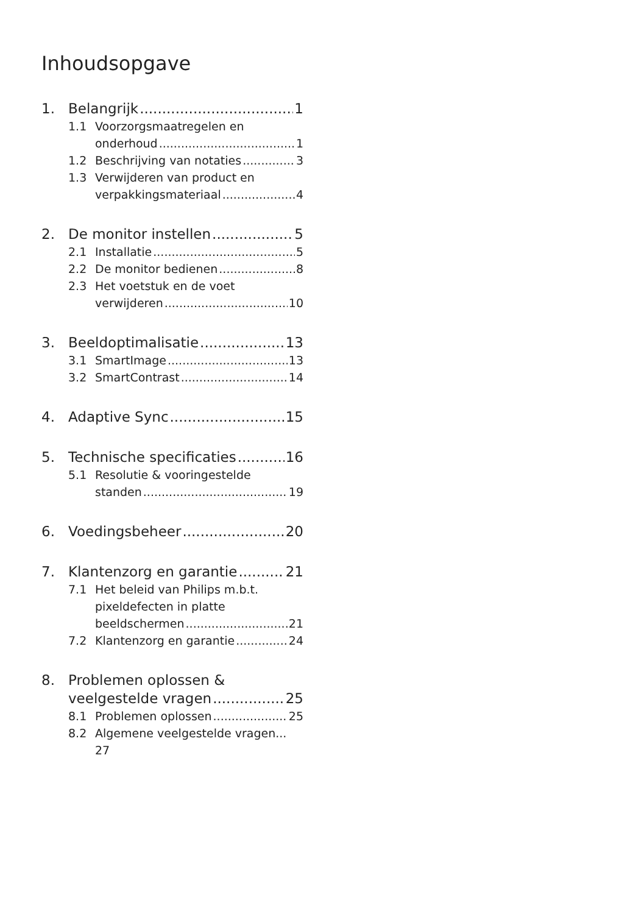Inhoudsopgave
1. Belangrijk 1
1.1 Voorzorgsmaatregelen en
onderhoud 1
1.2 Beschrijving van notaties 3
1.3 Verwijderen van product en
verpakkingsmateriaal 4
2. De monitor instellen 5
2.1 Installatie 5
2.2 De monitor bedienen 8
2.3 Het voetstuk en de voet
verwijderen 10
3. Beeldoptimalisatie 13
3.1 SmartImage 13
3.2 SmartContrast 14
4. Adaptive Sync 15
5. Technische specificaties 16
5.1 Resolutie & vooringestelde
standen 19
6. Voedingsbeheer 20
7. Klantenzorg en garantie 21
7.1 Het beleid van Philips m.b.t.
pixeldefecten in platte
beeldschermen 21
7.2 Klantenzorg en garantie 24
8. Problemen oplossen &
veelgestelde vragen 25
8.1 Problemen oplossen 25
8.2 Algemene veelgestelde vragen...
27